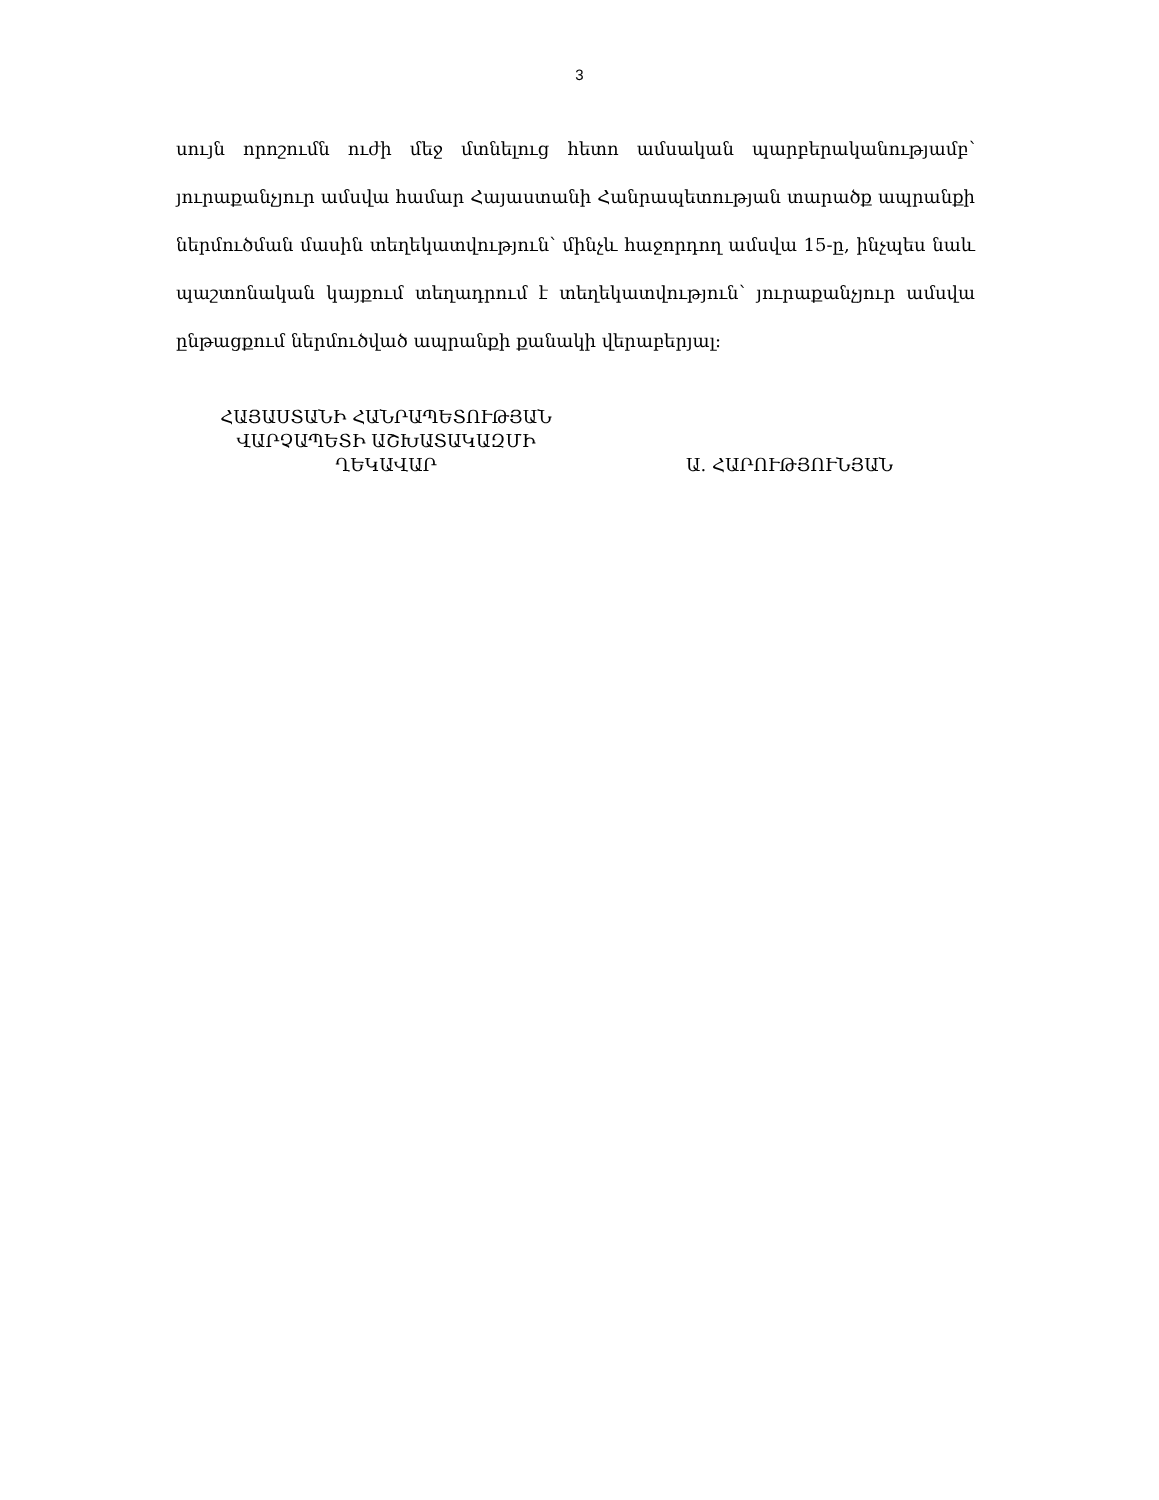3
սույն որոշումն ուժի մեջ մտնելուց հետո ամսական պարբերականությամբ՝ յուրաքանչյուր ամսվա համար Հայաստանի Հանրապետության տարածք ապրանքի ներմուծման մասին տեղեկատվություն՝ մինչև հաջորդող ամսվա 15-ը, ինչպես նաև պաշտոնական կայքում տեղադրում է տեղեկատվություն՝ յուրաքանչյուր ամսվա ընթացքում ներմուծված ապրանքի քանակի վերաբերյալ:
ՀԱՅԱՍՏԱՆԻ ՀԱՆՐԱՊԵՏՈՒԹՅԱՆ
ՎԱՐՉԱՊԵՏԻ ԱՇԽԱՏԱԿԱԶՄԻ
ՂԵԿԱՎԱՐ
Ա. ՀԱՐՈՒԹՅՈՒՆՅԱՆ